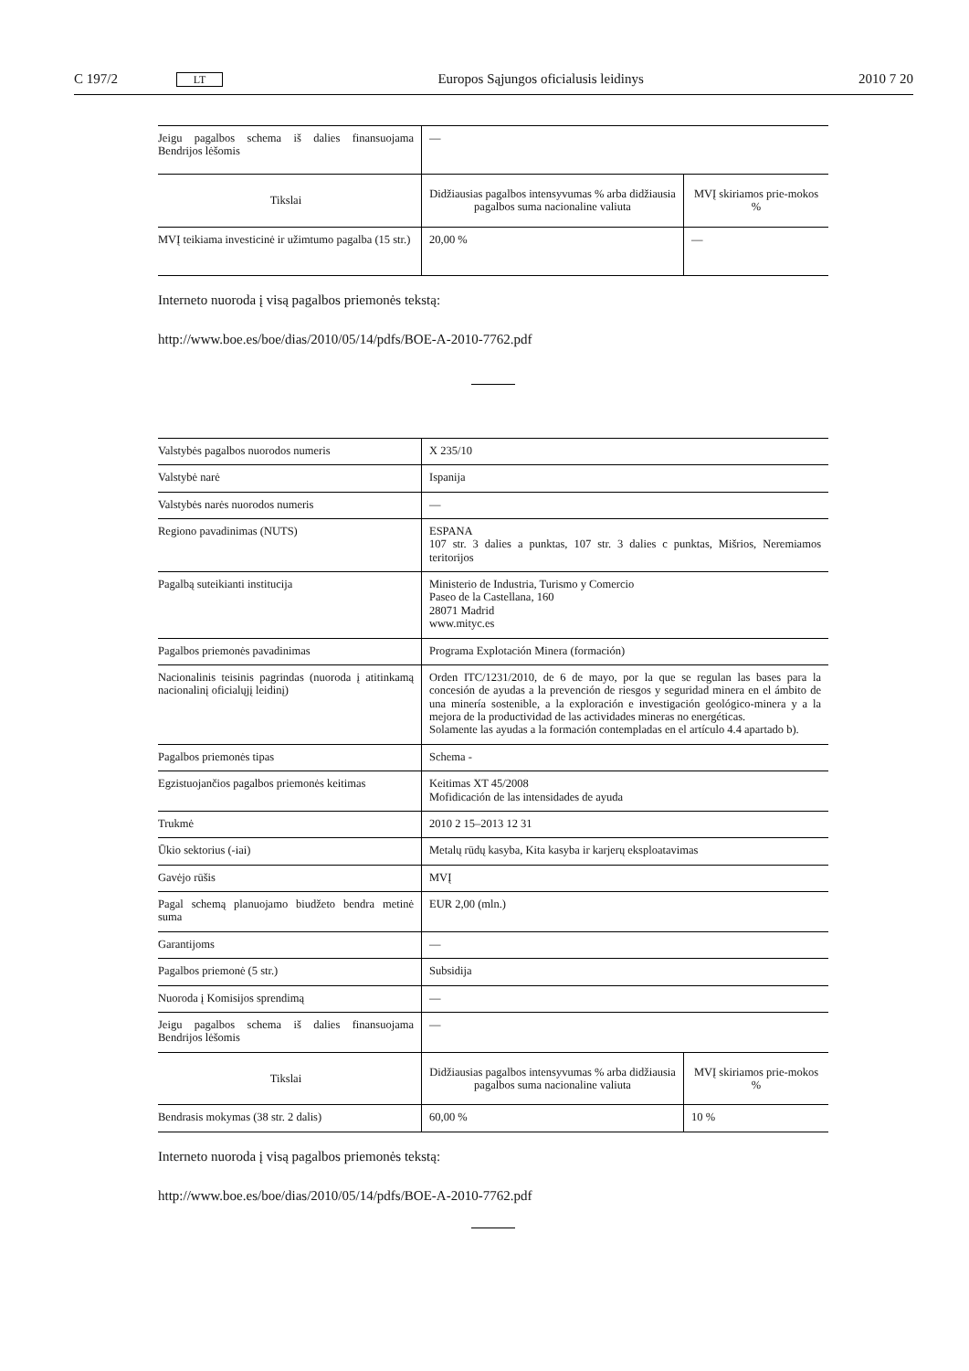C 197/2 LT Europos Sąjungos oficialusis leidinys 2010 7 20
| Jeigu pagalbos schema iš dalies finansuojama Bendrijos lėšomis | — | |
| Tikslai | Didžiausias pagalbos intensyvumas % arba didžiausia pagalbos suma nacionaline valiuta | MVĮ skiriamos prie-mokos % |
| MVĮ teikiama investicinė ir užimtumo pagalba (15 str.) | 20,00 % | — |
Interneto nuoroda į visą pagalbos priemonės tekstą:
http://www.boe.es/boe/dias/2010/05/14/pdfs/BOE-A-2010-7762.pdf
| Valstybės pagalbos nuorodos numeris | X 235/10 | |
| Valstybė narė | Ispanija | |
| Valstybės narės nuorodos numeris | — | |
| Regiono pavadinimas (NUTS) | ESPANA 107 str. 3 dalies a punktas, 107 str. 3 dalies c punktas, Mišrios, Neremiamos teritorijos | |
| Pagalbą suteikianti institucija | Ministerio de Industria, Turismo y Comercio Paseo de la Castellana, 160 28071 Madrid www.mityc.es | |
| Pagalbos priemonės pavadinimas | Programa Explotación Minera (formación) | |
| Nacionalinis teisinis pagrindas (nuoroda į atitinkamą nacionalinį oficialųjį leidinį) | Orden ITC/1231/2010, de 6 de mayo, por la que se regulan las bases para la concesión de ayudas a la prevención de riesgos y seguridad minera en el ámbito de una minería sostenible, a la exploración e investigación geológico-minera y a la mejora de la productividad de las actividades mineras no energéticas. Solamente las ayudas a la formación contempladas en el artículo 4.4 apartado b). | |
| Pagalbos priemonės tipas | Schema - | |
| Egzistuojančios pagalbos priemonės keitimas | Keitimas XT 45/2008 Mofidicación de las intensidades de ayuda | |
| Trukmė | 2010 2 15–2013 12 31 | |
| Ūkio sektorius (-iai) | Metalų rūdų kasyba, Kita kasyba ir karjerų eksploatavimas | |
| Gavėjo rūšis | MVĮ | |
| Pagal schemą planuojamo biudžeto bendra metinė suma | EUR 2,00 (mln.) | |
| Garantijoms | — | |
| Pagalbos priemonė (5 str.) | Subsidija | |
| Nuoroda į Komisijos sprendimą | — | |
| Jeigu pagalbos schema iš dalies finansuojama Bendrijos lėšomis | — | |
| Tikslai | Didžiausias pagalbos intensyvumas % arba didžiausia pagalbos suma nacionaline valiuta | MVĮ skiriamos prie-mokos % |
| Bendrasis mokymas (38 str. 2 dalis) | 60,00 % | 10 % |
Interneto nuoroda į visą pagalbos priemonės tekstą:
http://www.boe.es/boe/dias/2010/05/14/pdfs/BOE-A-2010-7762.pdf